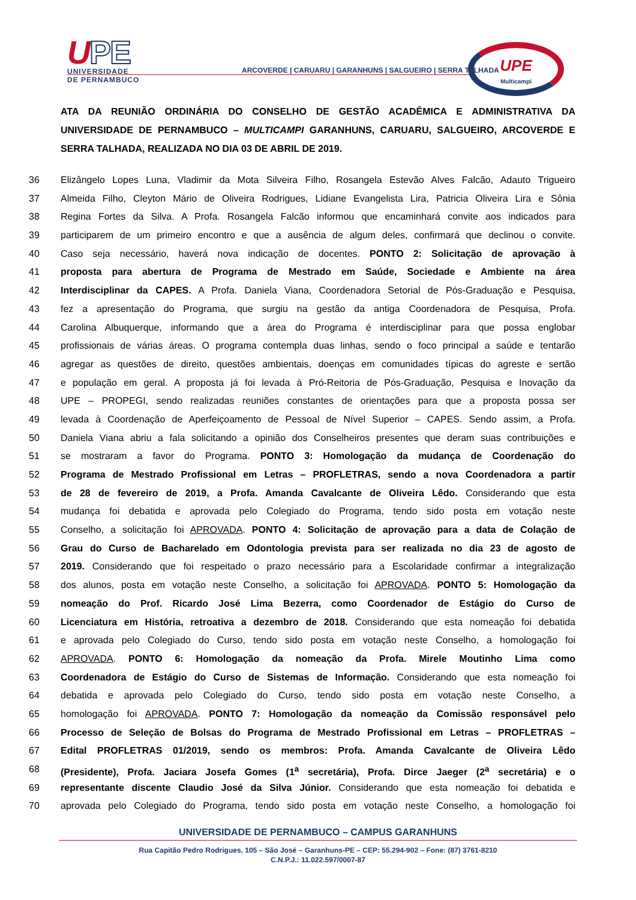UPE
UNIVERSIDADE
DE PERNAMBUCO
ARCOVERDE | CARUARU | GARANHUNS | SALGUEIRO | SERRA TALHADA
UPE
Multicampi
ATA DA REUNIÃO ORDINÁRIA DO CONSELHO DE GESTÃO ACADÊMICA E ADMINISTRATIVA DA UNIVERSIDADE DE PERNAMBUCO – MULTICAMPI GARANHUNS, CARUARU, SALGUEIRO, ARCOVERDE E SERRA TALHADA, REALIZADA NO DIA 03 DE ABRIL DE 2019.
36 Elizângelo Lopes Luna, Vladimir da Mota Silveira Filho, Rosangela Estevão Alves Falcão, Adauto Trigueiro
37 Almeida Filho, Cleyton Mário de Oliveira Rodrigues, Lidiane Evangelista Lira, Patricia Oliveira Lira e Sônia
38 Regina Fortes da Silva. A Profa. Rosangela Falcão informou que encaminhará convite aos indicados para
39 participarem de um primeiro encontro e que a ausência de algum deles, confirmará que declinou o convite.
40 Caso seja necessário, haverá nova indicação de docentes. PONTO 2: Solicitação de aprovação à
41 proposta para abertura de Programa de Mestrado em Saúde, Sociedade e Ambiente na área
42 Interdisciplinar da CAPES. A Profa. Daniela Viana, Coordenadora Setorial de Pós-Graduação e Pesquisa,
43 fez a apresentação do Programa, que surgiu na gestão da antiga Coordenadora de Pesquisa, Profa.
44 Carolina Albuquerque, informando que a área do Programa é interdisciplinar para que possa englobar
45 profissionais de várias áreas. O programa contempla duas linhas, sendo o foco principal a saúde e tentarão
46 agregar as questões de direito, questões ambientais, doenças em comunidades típicas do agreste e sertão
47 e população em geral. A proposta já foi levada à Pró-Reitoria de Pós-Graduação, Pesquisa e Inovação da
48 UPE – PROPEGI, sendo realizadas reuniões constantes de orientações para que a proposta possa ser
49 levada à Coordenação de Aperfeiçoamento de Pessoal de Nível Superior – CAPES. Sendo assim, a Profa.
50 Daniela Viana abriu a fala solicitando a opinião dos Conselheiros presentes que deram suas contribuições e
51 se mostraram a favor do Programa. PONTO 3: Homologação da mudança de Coordenação do
52 Programa de Mestrado Profissional em Letras – PROFLETRAS, sendo a nova Coordenadora a partir
53 de 28 de fevereiro de 2019, a Profa. Amanda Cavalcante de Oliveira Lêdo. Considerando que esta
54 mudança foi debatida e aprovada pelo Colegiado do Programa, tendo sido posta em votação neste
55 Conselho, a solicitação foi APROVADA. PONTO 4: Solicitação de aprovação para a data de Colação de
56 Grau do Curso de Bacharelado em Odontologia prevista para ser realizada no dia 23 de agosto de
57 2019. Considerando que foi respeitado o prazo necessário para a Escolaridade confirmar a integralização
58 dos alunos, posta em votação neste Conselho, a solicitação foi APROVADA. PONTO 5: Homologação da
59 nomeação do Prof. Ricardo José Lima Bezerra, como Coordenador de Estágio do Curso de
60 Licenciatura em História, retroativa a dezembro de 2018. Considerando que esta nomeação foi debatida
61 e aprovada pelo Colegiado do Curso, tendo sido posta em votação neste Conselho, a homologação foi
62 APROVADA. PONTO 6: Homologação da nomeação da Profa. Mirele Moutinho Lima como
63 Coordenadora de Estágio do Curso de Sistemas de Informação. Considerando que esta nomeação foi
64 debatida e aprovada pelo Colegiado do Curso, tendo sido posta em votação neste Conselho, a
65 homologação foi APROVADA. PONTO 7: Homologação da nomeação da Comissão responsável pelo
66 Processo de Seleção de Bolsas do Programa de Mestrado Profissional em Letras – PROFLETRAS –
67 Edital PROFLETRAS 01/2019, sendo os membros: Profa. Amanda Cavalcante de Oliveira Lêdo
68 (Presidente), Profa. Jaciara Josefa Gomes (1<sup>a</sup> secretária), Profa. Dirce Jaeger (2<sup>a</sup> secretária) e o
69 representante discente Claudio José da Silva Júnior. Considerando que esta nomeação foi debatida e
70 aprovada pelo Colegiado do Programa, tendo sido posta em votação neste Conselho, a homologação foi
UNIVERSIDADE DE PERNAMBUCO – CAMPUS GARANHUNS
Rua Capitão Pedro Rodrigues, 105 – São José – Garanhuns-PE – CEP: 55.294-902 – Fone: (87) 3761-8210
C.N.P.J.: 11.022.597/0007-87